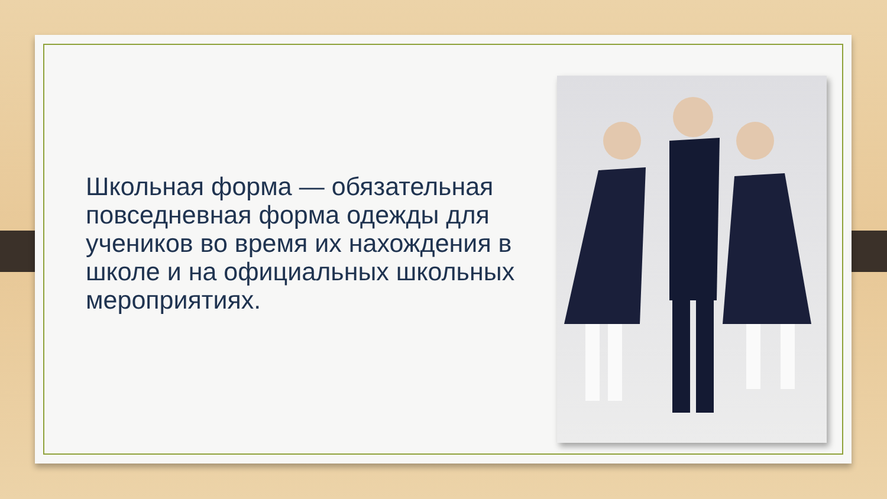Школьная форма — обязательная повседневная форма одежды для учеников во время их нахождения в школе и на официальных школьных мероприятиях.